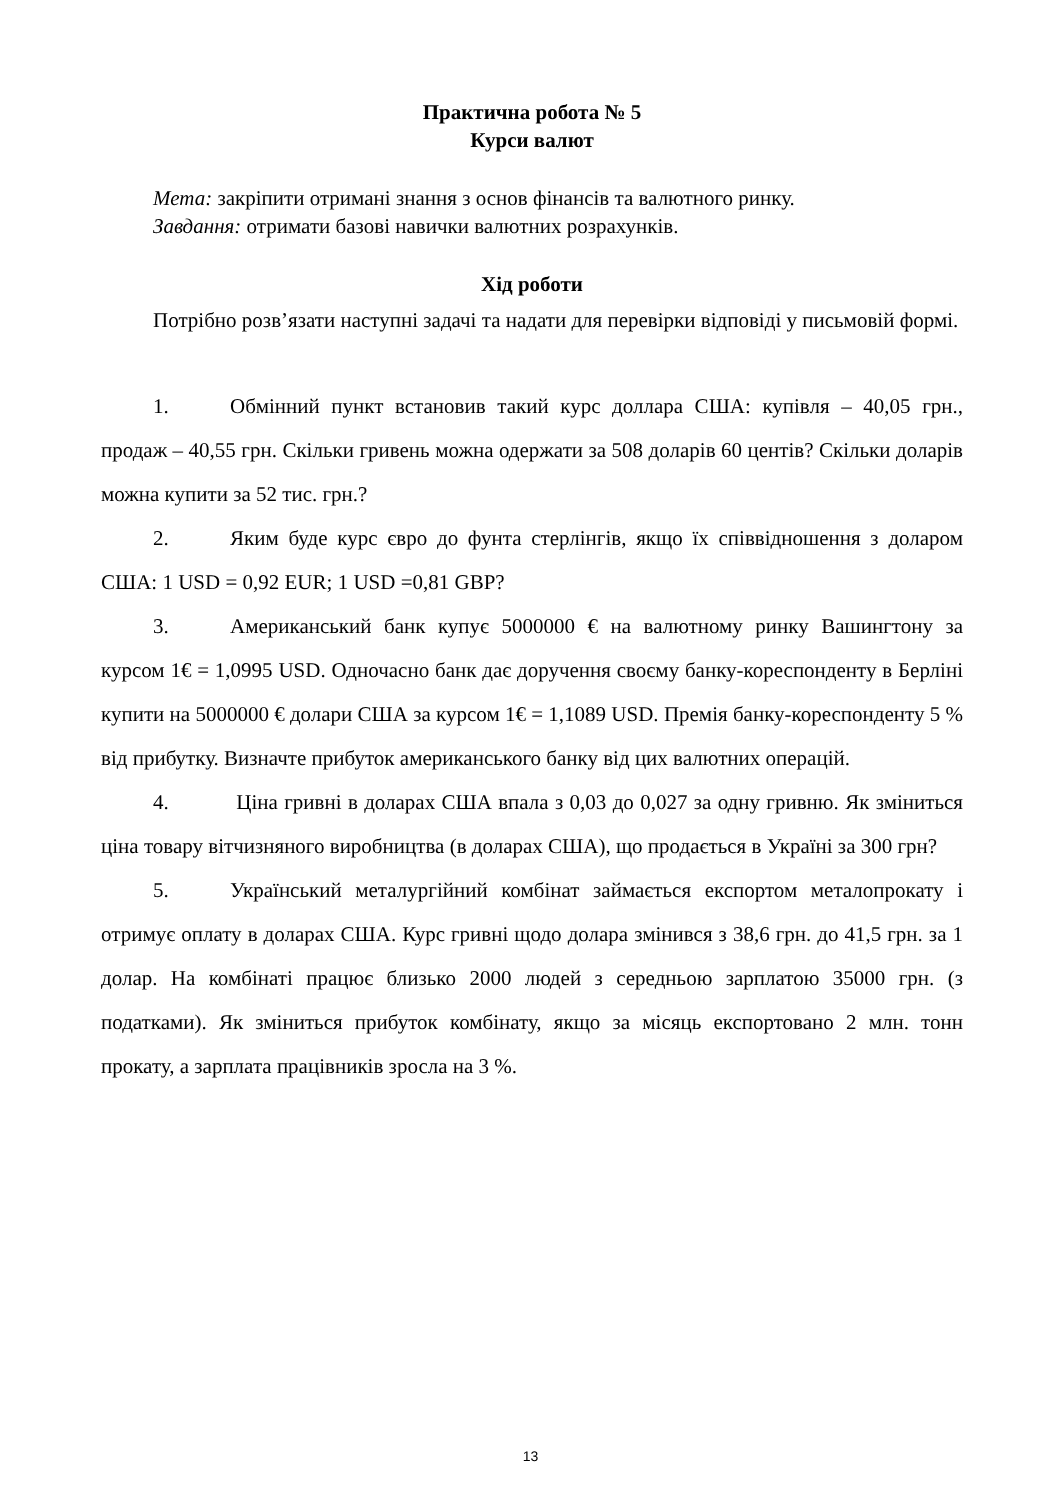Практична робота № 5
Курси валют
Мета: закріпити отримані знання з основ фінансів та валютного ринку.
Завдання: отримати базові навички валютних розрахунків.
Хід роботи
Потрібно розв’язати наступні задачі та надати для перевірки відповіді у письмовій формі.
1. Обмінний пункт встановив такий курс доллара США: купівля – 40,05 грн., продаж – 40,55 грн. Скільки гривень можна одержати за 508 доларів 60 центів? Скільки доларів можна купити за 52 тис. грн.?
2. Яким буде курс євро до фунта стерлінгів, якщо їх співвідношення з доларом США: 1 USD = 0,92 EUR; 1 USD =0,81 GBP?
3. Американський банк купує 5000000 € на валютному ринку Вашингтону за курсом 1€ = 1,0995 USD. Одночасно банк дає доручення своєму банку-кореспонденту в Берліні купити на 5000000 € долари США за курсом 1€ = 1,1089 USD. Премія банку-кореспонденту 5 % від прибутку. Визначте прибуток американського банку від цих валютних операцій.
4. Ціна гривні в доларах США впала з 0,03 до 0,027 за одну гривню. Як зміниться ціна товару вітчизняного виробництва (в доларах США), що продається в Україні за 300 грн?
5. Український металургійний комбінат займається експортом металопрокату і отримує оплату в доларах США. Курс гривні щодо долара змінився з 38,6 грн. до 41,5 грн. за 1 долар. На комбінаті працює близько 2000 людей з середньою зарплатою 35000 грн. (з податками). Як зміниться прибуток комбінату, якщо за місяць експортовано 2 млн. тонн прокату, а зарплата працівників зросла на 3 %.
13